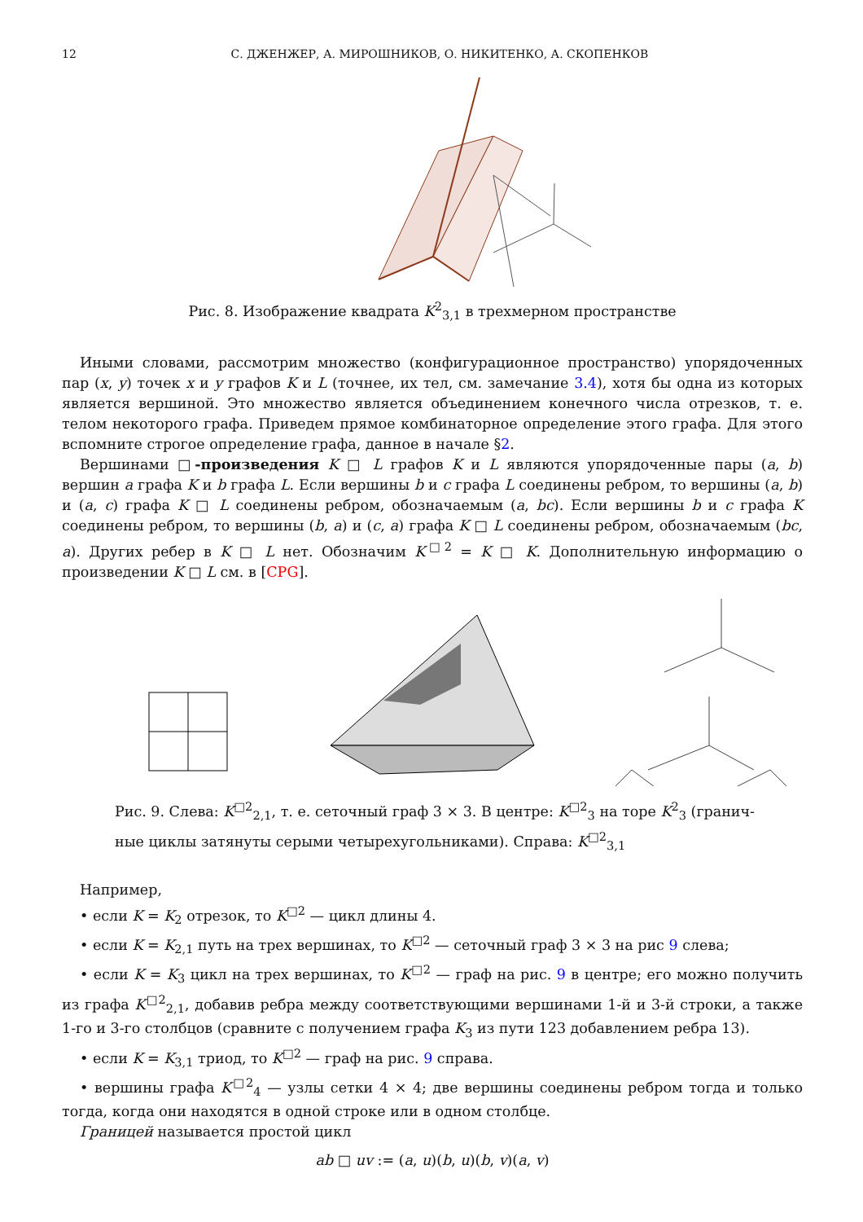12 С. ДЖЕНЖЕР, А. МИРОШНИКОВ, О. НИКИТЕНКО, А. СКОПЕНКОВ
Рис. 8. Изображение квадрата K<sup>2</sup><sub>3,1</sub> в трехмерном пространстве
Иными словами, рассмотрим множество (конфигурационное пространство) упорядоченных пар (x, y) точек x и y графов K и L (точнее, их тел, см. замечание 3.4), хотя бы одна из которых является вершиной. Это множество является объединением конечного числа отрезков, т. е. телом некоторого графа. Приведем прямое комбинаторное определение этого графа. Для этого вспомните строгое определение графа, данное в начале §2.
Вершинами □-произведения K □ L графов K и L являются упорядоченные пары (a, b) вершин a графа K и b графа L. Если вершины b и c графа L соединены ребром, то вершины (a, b) и (a, c) графа K □ L соединены ребром, обозначаемым (a, bc). Если вершины b и c графа K соединены ребром, то вершины (b, a) и (c, a) графа K □ L соединены ребром, обозначаемым (bc, a). Других ребер в K □ L нет. Обозначим K<sup>□2</sup> = K □ K. Дополнительную информацию о произведении K □ L см. в [CPG].
Рис. 9. Слева: K<sup>□2</sup><sub>2,1</sub>, т. е. сеточный граф 3 × 3. В центре: K<sup>□2</sup><sub>3</sub> на торе K<sup>2</sup><sub>3</sub> (гранич-
ные циклы затянуты серыми четырехугольниками). Справа: K<sup>□2</sup><sub>3,1</sub>
Например,
• если K = K<sub>2</sub> отрезок, то K<sup>□2</sup> — цикл длины 4.
• если K = K<sub>2,1</sub> путь на трех вершинах, то K<sup>□2</sup> — сеточный граф 3 × 3 на рис 9 слева;
• если K = K<sub>3</sub> цикл на трех вершинах, то K<sup>□2</sup> — граф на рис. 9 в центре; его можно получить из графа K<sup>□2</sup><sub>2,1</sub>, добавив ребра между соответствующими вершинами 1-й и 3-й строки, а также 1-го и 3-го столбцов (сравните с получением графа K<sub>3</sub> из пути 123 добавлением ребра 13).
• если K = K<sub>3,1</sub> триод, то K<sup>□2</sup> — граф на рис. 9 справа.
• вершины графа K<sup>□2</sup><sub>4</sub> — узлы сетки 4 × 4; две вершины соединены ребром тогда и только тогда, когда они находятся в одной строке или в одном столбце.
Границей называется простой цикл
ab □ uv := (a, u)(b, u)(b, v)(a, v)